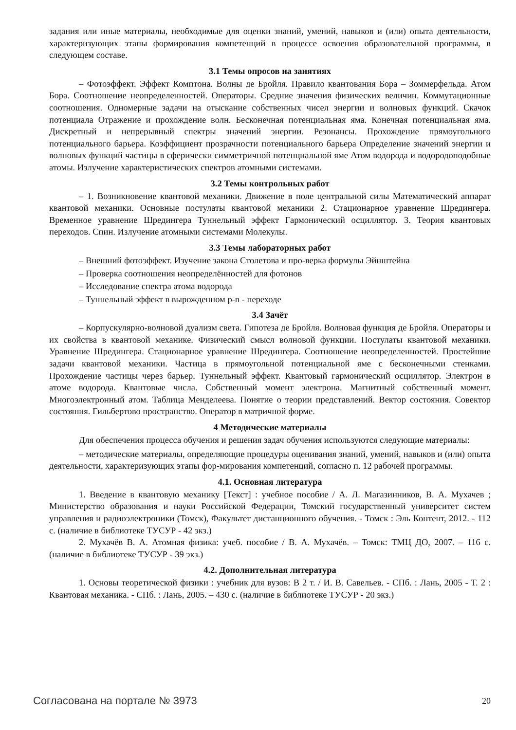задания или иные материалы, необходимые для оценки знаний, умений, навыков и (или) опыта деятельности, характеризующих этапы формирования компетенций в процессе освоения образовательной программы, в следующем составе.
3.1 Темы опросов на занятиях
– Фотоэффект. Эффект Комптона. Волны де Бройля. Правило квантования Бора – Зоммерфельда. Атом Бора. Соотношение неопределенностей. Операторы. Средние значения физических величин. Коммутационные соотношения. Одномерные задачи на отыскание собственных чисел энергии и волновых функций. Скачок потенциала Отражение и прохождение волн. Бесконечная потенциальная яма. Конечная потенциальная яма. Дискретный и непрерывный спектры значений энергии. Резонансы. Прохождение прямоугольного потенциального барьера. Коэффициент прозрачности потенциального барьера Определение значений энергии и волновых функций частицы в сферически симметричной потенциальной яме Атом водорода и водородоподобные атомы. Излучение характеристических спектров атомными системами.
3.2 Темы контрольных работ
– 1. Возникновение квантовой механики. Движение в поле центральной силы Математический аппарат квантовой механики. Основные постулаты квантовой механики 2. Стационарное уравнение Шредингера. Временное уравнение Шредингера Туннельный эффект Гармонический осциллятор. 3. Теория квантовых переходов. Спин. Излучение атомными системами Молекулы.
3.3 Темы лабораторных работ
– Внешний фотоэффект. Изучение закона Столетова и про-верка формулы Эйнштейна
– Проверка соотношения неопределённостей для фотонов
– Исследование спектра атома водорода
– Туннельный эффект в вырожденном p-n - переходе
3.4 Зачёт
– Корпускулярно-волновой дуализм света. Гипотеза де Бройля. Волновая функция де Бройля. Операторы и их свойства в квантовой механике. Физический смысл волновой функции. Постулаты квантовой механики. Уравнение Шредингера. Стационарное уравнение Шредингера. Соотношение неопределенностей. Простейшие задачи квантовой механики. Частица в прямоугольной потенциальной яме с бесконечными стенками. Прохождение частицы через барьер. Туннельный эффект. Квантовый гармонический осциллятор. Электрон в атоме водорода. Квантовые числа. Собственный момент электрона. Магнитный собственный момент. Многоэлектронный атом. Таблица Менделеева. Понятие о теории представлений. Вектор состояния. Совектор состояния. Гильбертово пространство. Оператор в матричной форме.
4 Методические материалы
Для обеспечения процесса обучения и решения задач обучения используются следующие материалы:
– методические материалы, определяющие процедуры оценивания знаний, умений, навыков и (или) опыта деятельности, характеризующих этапы фор-мирования компетенций, согласно п. 12 рабочей программы.
4.1. Основная литература
1. Введение в квантовую механику [Текст] : учебное пособие / А. Л. Магазинников, В. А. Мухачев ; Министерство образования и науки Российской Федерации, Томский государственный университет систем управления и радиоэлектроники (Томск), Факультет дистанционного обучения. - Томск : Эль Контент, 2012. - 112 с. (наличие в библиотеке ТУСУР - 42 экз.)
2. Мухачёв В. А. Атомная физика: учеб. пособие / В. А. Мухачёв. – Томск: ТМЦ ДО, 2007. – 116 с. (наличие в библиотеке ТУСУР - 39 экз.)
4.2. Дополнительная литература
1. Основы теоретической физики : учебник для вузов: В 2 т. / И. В. Савельев. - СПб. : Лань, 2005 - Т. 2 : Квантовая механика. - СПб. : Лань, 2005. – 430 с. (наличие в библиотеке ТУСУР - 20 экз.)
Согласована на портале № 3973 20